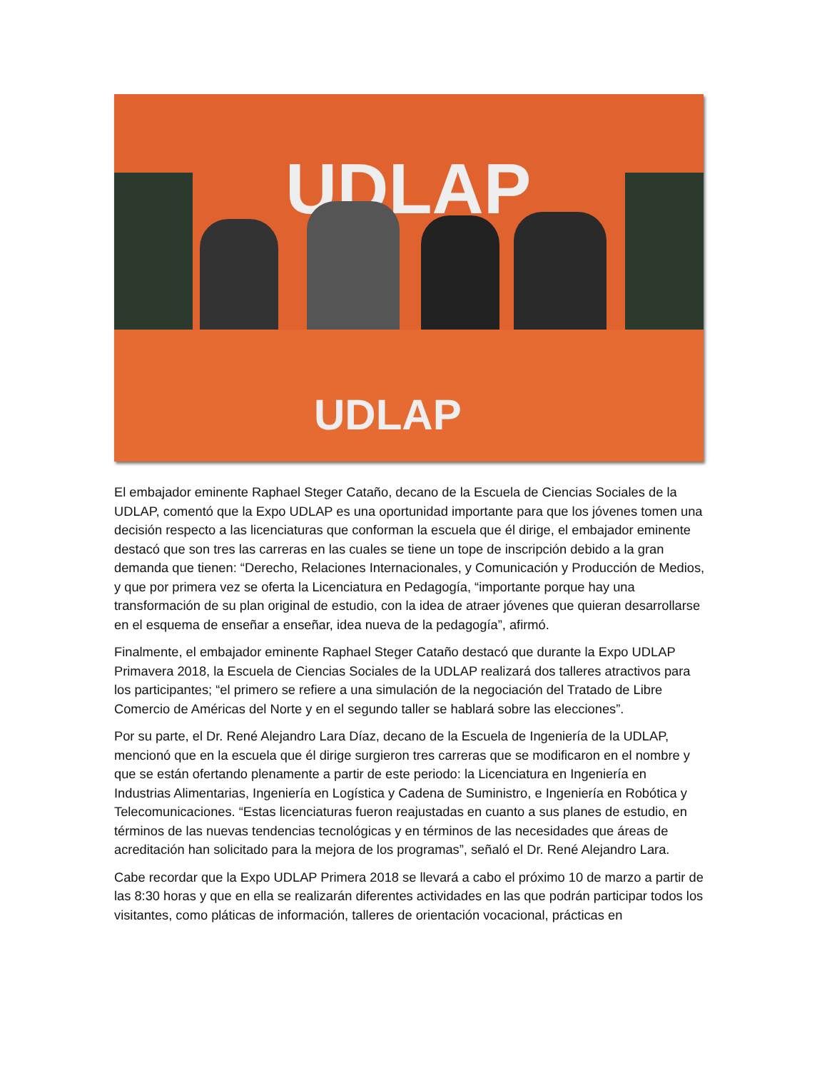UDLAP
UDLAP
El embajador eminente Raphael Steger Cataño, decano de la Escuela de Ciencias Sociales de la UDLAP, comentó que la Expo UDLAP es una oportunidad importante para que los jóvenes tomen una decisión respecto a las licenciaturas que conforman la escuela que él dirige, el embajador eminente destacó que son tres las carreras en las cuales se tiene un tope de inscripción debido a la gran demanda que tienen: “Derecho, Relaciones Internacionales, y Comunicación y Producción de Medios, y que por primera vez se oferta la Licenciatura en Pedagogía, “importante porque hay una transformación de su plan original de estudio, con la idea de atraer jóvenes que quieran desarrollarse en el esquema de enseñar a enseñar, idea nueva de la pedagogía”, afirmó.
Finalmente, el embajador eminente Raphael Steger Cataño destacó que durante la Expo UDLAP Primavera 2018, la Escuela de Ciencias Sociales de la UDLAP realizará dos talleres atractivos para los participantes; “el primero se refiere a una simulación de la negociación del Tratado de Libre Comercio de Américas del Norte y en el segundo taller se hablará sobre las elecciones”.
Por su parte, el Dr. René Alejandro Lara Díaz, decano de la Escuela de Ingeniería de la UDLAP, mencionó que en la escuela que él dirige surgieron tres carreras que se modificaron en el nombre y que se están ofertando plenamente a partir de este periodo: la Licenciatura en Ingeniería en Industrias Alimentarias, Ingeniería en Logística y Cadena de Suministro, e Ingeniería en Robótica y Telecomunicaciones. “Estas licenciaturas fueron reajustadas en cuanto a sus planes de estudio, en términos de las nuevas tendencias tecnológicas y en términos de las necesidades que áreas de acreditación han solicitado para la mejora de los programas”, señaló el Dr. René Alejandro Lara.
Cabe recordar que la Expo UDLAP Primera 2018 se llevará a cabo el próximo 10 de marzo a partir de las 8:30 horas y que en ella se realizarán diferentes actividades en las que podrán participar todos los visitantes, como pláticas de información, talleres de orientación vocacional, prácticas en